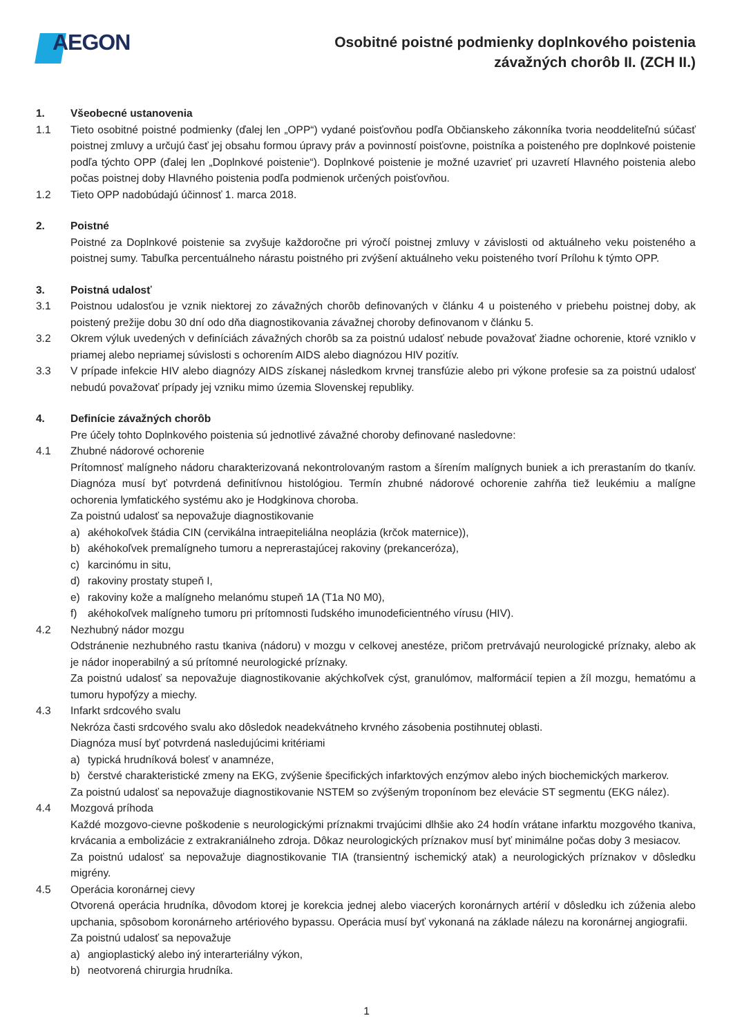AEGON
Osobitné poistné podmienky doplnkového poistenia
závažných chorôb II. (ZCH II.)
1. Všeobecné ustanovenia
1.1 Tieto osobitné poistné podmienky (ďalej len „OPP“) vydané poisťovňou podľa Občianskeho zákonníka tvoria neoddeliteľnú súčasť poistnej zmluvy a určujú časť jej obsahu formou úpravy práv a povinností poisťovne, poistníka a poisteného pre doplnkové poistenie podľa týchto OPP (ďalej len „Doplnkové poistenie“). Doplnkové poistenie je možné uzavrieť pri uzavretí Hlavného poistenia alebo počas poistnej doby Hlavného poistenia podľa podmienok určených poisťovňou.
1.2 Tieto OPP nadobúdajú účinnosť 1. marca 2018.
2. Poistné
Poistné za Doplnkové poistenie sa zvyšuje každoročne pri výročí poistnej zmluvy v závislosti od aktuálneho veku poisteného a poistnej sumy. Tabuľka percentuálneho nárastu poistného pri zvýšení aktuálneho veku poisteného tvorí Prílohu k týmto OPP.
3. Poistná udalosť
3.1 Poistnou udalosťou je vznik niektorej zo závažných chorôb definovaných v článku 4 u poisteného v priebehu poistnej doby, ak poistený prežije dobu 30 dní odo dňa diagnostikovania závažnej choroby definovanom v článku 5.
3.2 Okrem výluk uvedených v definíciách závažných chorôb sa za poistnú udalosť nebude považovať žiadne ochorenie, ktoré vzniklo v priamej alebo nepriamej súvislosti s ochorením AIDS alebo diagnózou HIV pozitív.
3.3 V prípade infekcie HIV alebo diagnózy AIDS získanej následkom krvnej transfúzie alebo pri výkone profesie sa za poistnú udalosť nebudú považovať prípady jej vzniku mimo územia Slovenskej republiky.
4. Definície závažných chorôb
Pre účely tohto Doplnkového poistenia sú jednotlivé závažné choroby definované nasledovne:
4.1 Zhubné nádorové ochorenie
Prítomnosť malígneho nádoru charakterizovaná nekontrolovaným rastom a šírením malígnych buniek a ich prerastaním do tkanív. Diagnóza musí byť potvrdená definitívnou histológiou. Termín zhubné nádorové ochorenie zahŕňa tiež leukémiu a malígne ochorenia lymfatického systému ako je Hodgkinova choroba.
Za poistnú udalosť sa nepovažuje diagnostikovanie
a) akéhokoľvek štádia CIN (cervikálna intraepiteliálna neoplázia (krčok maternice)),
b) akéhokoľvek premalígneho tumoru a neprerastajúcej rakoviny (prekanceróza),
c) karcinómu in situ,
d) rakoviny prostaty stupeň I,
e) rakoviny kože a malígneho melanómu stupeň 1A (T1a N0 M0),
f) akéhokoľvek malígneho tumoru pri prítomnosti ľudského imunodeficientného vírusu (HIV).
4.2 Nezhubný nádor mozgu
Odstránenie nezhubného rastu tkaniva (nádoru) v mozgu v celkovej anestéze, pričom pretrvávajú neurologické príznaky, alebo ak je nádor inoperabilný a sú prítomné neurologické príznaky.
Za poistnú udalosť sa nepovažuje diagnostikovanie akýchkoľvek cýst, granulómov, malformácií tepien a žíl mozgu, hematómu a tumoru hypofýzy a miechy.
4.3 Infarkt srdcového svalu
Nekróza časti srdcového svalu ako dôsledok neadekvátneho krvného zásobenia postihnutej oblasti.
Diagnóza musí byť potvrdená nasledujúcimi kritériami
a) typická hrudníková bolesť v anamnéze,
b) čerstvé charakteristické zmeny na EKG, zvýšenie špecifických infarktových enzýmov alebo iných biochemických markerov.
Za poistnú udalosť sa nepovažuje diagnostikovanie NSTEM so zvýšeným troponínom bez elevácie ST segmentu (EKG nález).
4.4 Mozgová príhoda
Každé mozgovo-cievne poškodenie s neurologickými príznakmi trvajúcimi dlhšie ako 24 hodín vrátane infarktu mozgového tkaniva, krvácania a embolizácie z extrakraniálneho zdroja. Dôkaz neurologických príznakov musí byť minimálne počas doby 3 mesiacov.
Za poistnú udalosť sa nepovažuje diagnostikovanie TIA (transientný ischemický atak) a neurologických príznakov v dôsledku migrény.
4.5 Operácia koronárnej cievy
Otvorená operácia hrudníka, dôvodom ktorej je korekcia jednej alebo viacerých koronárnych artérií v dôsledku ich zúženia alebo upchania, spôsobom koronárneho artériového bypassu. Operácia musí byť vykonaná na základe nálezu na koronárnej angiografii.
Za poistnú udalosť sa nepovažuje
a) angioplastický alebo iný interarteriálny výkon,
b) neotvorená chirurgia hrudníka.
1